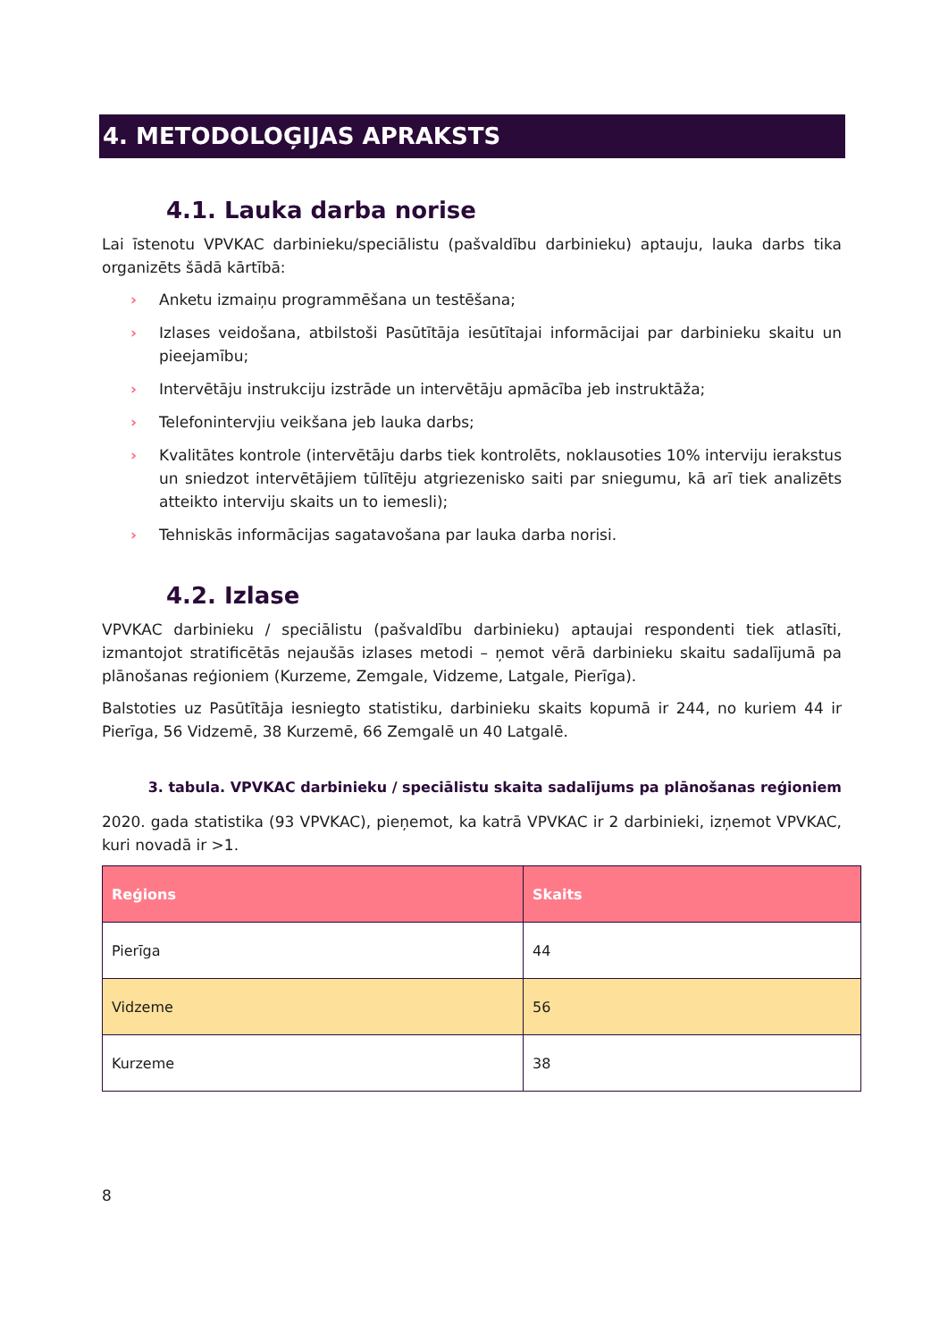4. METODOLOĢIJAS APRAKSTS
4.1. Lauka darba norise
Lai īstenotu VPVKAC darbinieku/speciālistu (pašvaldību darbinieku) aptauju, lauka darbs tika organizēts šādā kārtībā:
› Anketu izmaiņu programmēšana un testēšana;
› Izlases veidošana, atbilstoši Pasūtītāja iesūtītajai informācijai par darbinieku skaitu un pieejamību;
› Intervētāju instrukciju izstrāde un intervētāju apmācība jeb instruktāža;
› Telefonintervjiu veikšana jeb lauka darbs;
› Kvalitātes kontrole (intervētāju darbs tiek kontrolēts, noklausoties 10% interviju ierakstus un sniedzot intervētājiem tūlītēju atgriezenisko saiti par sniegumu, kā arī tiek analizēts atteikto interviju skaits un to iemesli);
› Tehniskās informācijas sagatavošana par lauka darba norisi.
4.2. Izlase
VPVKAC darbinieku / speciālistu (pašvaldību darbinieku) aptaujai respondenti tiek atlasīti, izmantojot stratificētās nejaušās izlases metodi – ņemot vērā darbinieku skaitu sadalījumā pa plānošanas reģioniem (Kurzeme, Zemgale, Vidzeme, Latgale, Pierīga).
Balstoties uz Pasūtītāja iesniegto statistiku, darbinieku skaits kopumā ir 244, no kuriem 44 ir Pierīga, 56 Vidzemē, 38 Kurzemē, 66 Zemgalē un 40 Latgalē.
3. tabula. VPVKAC darbinieku / speciālistu skaita sadalījums pa plānošanas reģioniem
2020. gada statistika (93 VPVKAC), pieņemot, ka katrā VPVKAC ir 2 darbinieki, izņemot VPVKAC, kuri novadā ir >1.
| Reģions | Skaits |
| --- | --- |
| Pierīga | 44 |
| Vidzeme | 56 |
| Kurzeme | 38 |
8